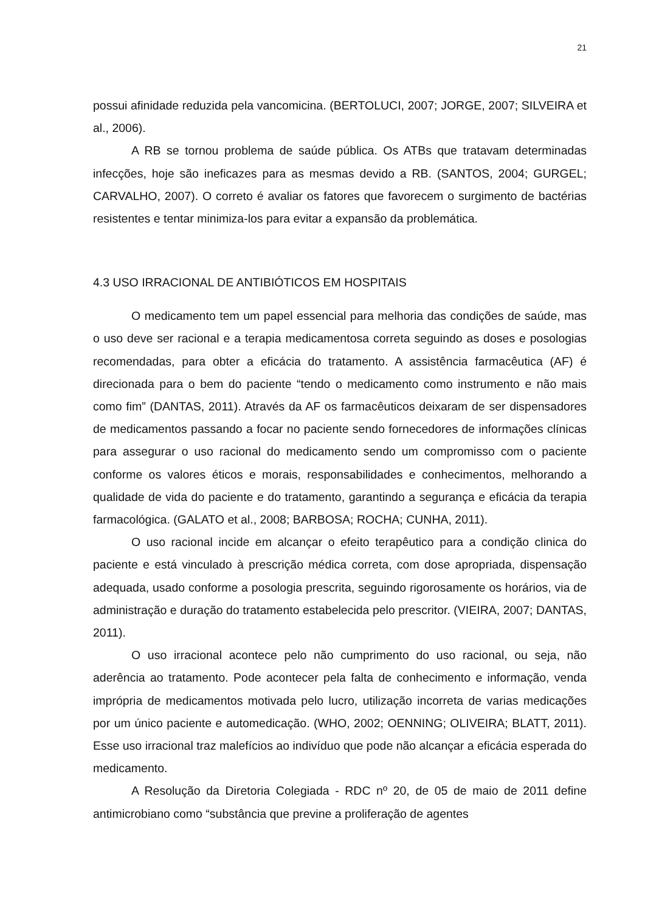21
possui afinidade reduzida pela vancomicina. (BERTOLUCI, 2007; JORGE, 2007; SILVEIRA et al., 2006).
A RB se tornou problema de saúde pública. Os ATBs que tratavam determinadas infecções, hoje são ineficazes para as mesmas devido a RB. (SANTOS, 2004; GURGEL; CARVALHO, 2007). O correto é avaliar os fatores que favorecem o surgimento de bactérias resistentes e tentar minimiza-los para evitar a expansão da problemática.
4.3 USO IRRACIONAL DE ANTIBIÓTICOS EM HOSPITAIS
O medicamento tem um papel essencial para melhoria das condições de saúde, mas o uso deve ser racional e a terapia medicamentosa correta seguindo as doses e posologias recomendadas, para obter a eficácia do tratamento. A assistência farmacêutica (AF) é direcionada para o bem do paciente “tendo o medicamento como instrumento e não mais como fim” (DANTAS, 2011). Através da AF os farmacêuticos deixaram de ser dispensadores de medicamentos passando a focar no paciente sendo fornecedores de informações clínicas para assegurar o uso racional do medicamento sendo um compromisso com o paciente conforme os valores éticos e morais, responsabilidades e conhecimentos, melhorando a qualidade de vida do paciente e do tratamento, garantindo a segurança e eficácia da terapia farmacológica. (GALATO et al., 2008; BARBOSA; ROCHA; CUNHA, 2011).
O uso racional incide em alcançar o efeito terapêutico para a condição clinica do paciente e está vinculado à prescrição médica correta, com dose apropriada, dispensação adequada, usado conforme a posologia prescrita, seguindo rigorosamente os horários, via de administração e duração do tratamento estabelecida pelo prescritor. (VIEIRA, 2007; DANTAS, 2011).
O uso irracional acontece pelo não cumprimento do uso racional, ou seja, não aderência ao tratamento. Pode acontecer pela falta de conhecimento e informação, venda imprópria de medicamentos motivada pelo lucro, utilização incorreta de varias medicações por um único paciente e automedicação. (WHO, 2002; OENNING; OLIVEIRA; BLATT, 2011). Esse uso irracional traz malefícios ao indivíduo que pode não alcançar a eficácia esperada do medicamento.
A Resolução da Diretoria Colegiada - RDC nº 20, de 05 de maio de 2011 define antimicrobiano como “substância que previne a proliferação de agentes